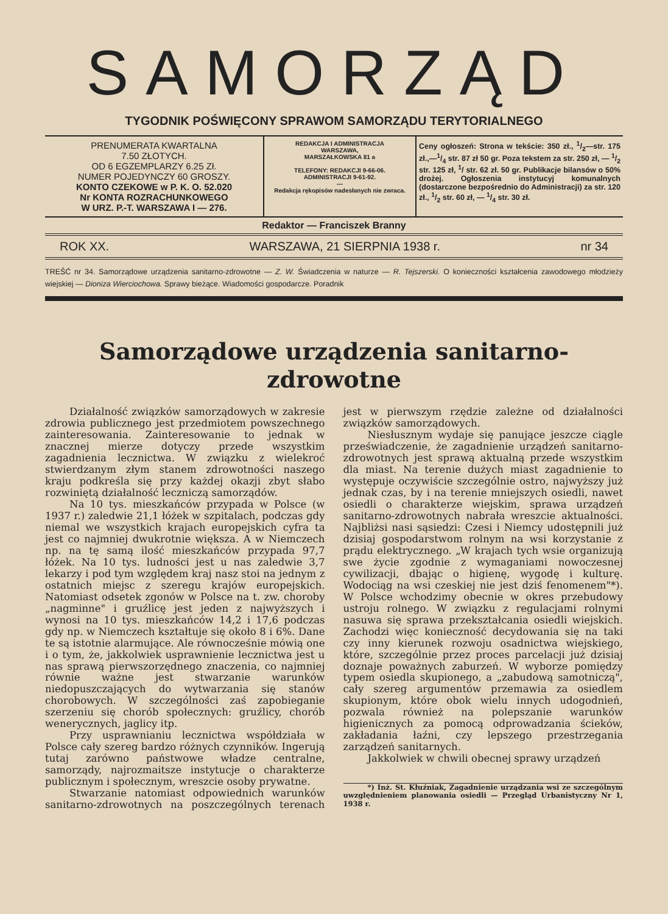SAMORZĄD
TYGODNIK POŚWIĘCONY SPRAWOM SAMORZĄDU TERYTORIALNEGO
PRENUMERATA KWARTALNA
7.50 ZŁOTYCH.
OD 6 EGZEMPLARZY 6.25 Zł.
NUMER POJEDYNCZY 60 GROSZY.
KONTO CZEKOWE w P. K. O. 52.020
Nr KONTA ROZRACHUNKOWEGO
W URZ. P.-T. WARSZAWA I — 276.
REDAKCJA I ADMINISTRACJA
WARSZAWA,
MARSZAŁKOWSKA 81 a
TELEFONY: REDAKCJI 9-66-06.
ADMINISTRACJI 9-61-92.
—
Redakcja rękopisów nadesłanych nie zwraca.
Ceny ogłoszeń: Strona w tekście: 350 zł., 1/2—str. 175 zł.,—1/4 str. 87 zł 50 gr. Poza tekstem za str. 250 zł, — 1/2 str. 125 zł, <sup>1</sup>/ str. 62 zł. 50 gr. Publikacje bilansów o 50% drożej. Ogłoszenia instytucyj komunalnych (dostarczone bezpośrednio do Administracji) za str. 120 zł., 1/2 str. 60 zł, — 1/4 str. 30 zł.
Redaktor — Franciszek Branny
ROK XX. WARSZAWA, 21 SIERPNIA 1938 r. nr 34
TREŚĆ nr 34. Samorządowe urządzenia sanitarno-zdrowotne — Z. W. Świadczenia w naturze — R. Tejszerski. O konieczności kształcenia zawodowego młodzieży wiejskiej — Dioniza Wierciochowa. Sprawy bieżące. Wiadomości gospodarcze. Poradnik
Samorządowe urządzenia sanitarno-
zdrowotne
Działalność związków samorządowych w zakresie zdrowia publicznego jest przedmiotem powszechnego zainteresowania. Zainteresowanie to jednak w znacznej mierze dotyczy przede wszystkim zagadnienia lecznictwa. W związku z wielekroć stwierdzanym złym stanem zdrowotności naszego kraju podkreśla się przy każdej okazji zbyt słabo rozwiniętą działalność leczniczą samorządów.
Na 10 tys. mieszkańców przypada w Polsce (w 1937 r.) zaledwie 21,1 łóżek w szpitalach, podczas gdy niemal we wszystkich krajach europejskich cyfra ta jest co najmniej dwukrotnie większa. A w Niemczech np. na tę samą ilość mieszkańców przypada 97,7 łóżek. Na 10 tys. ludności jest u nas zaledwie 3,7 lekarzy i pod tym względem kraj nasz stoi na jednym z ostatnich miejsc z szeregu krajów europejskich. Natomiast odsetek zgonów w Polsce na t. zw. choroby „nagminne" i gruźlicę jest jeden z najwyższych i wynosi na 10 tys. mieszkańców 14,2 i 17,6 podczas gdy np. w Niemczech kształtuje się około 8 i 6%. Dane te są istotnie alarmujące. Ale równocześnie mówią one i o tym, że, jakkolwiek usprawnienie lecznictwa jest u nas sprawą pierwszorzędnego znaczenia, co najmniej równie ważne jest stwarzanie warunków niedopuszczających do wytwarzania się stanów chorobowych. W szczególności zaś zapobieganie szerzeniu się chorób społecznych: gruźlicy, chorób wenerycznych, jaglicy itp.
Przy usprawnianiu lecznictwa współdziała w Polsce cały szereg bardzo różnych czynników. Ingerują tutaj zarówno państwowe władze centralne, samorządy, najrozmaitsze instytucje o charakterze publicznym i społecznym, wreszcie osoby prywatne.
Stwarzanie natomiast odpowiednich warunków sanitarno-zdrowotnych na poszczególnych terenach jest w pierwszym rzędzie zależne od działalności związków samorządowych.
Niesłusznym wydaje się panujące jeszcze ciągle przeświadczenie, że zagadnienie urządzeń sanitarno-zdrowotnych jest sprawą aktualną przede wszystkim dla miast. Na terenie dużych miast zagadnienie to występuje oczywiście szczególnie ostro, najwyższy już jednak czas, by i na terenie mniejszych osiedli, nawet osiedli o charakterze wiejskim, sprawa urządzeń sanitarno-zdrowotnych nabrała wreszcie aktualności. Najbliżsi nasi sąsiedzi: Czesi i Niemcy udostępnili już dzisiaj gospodarstwom rolnym na wsi korzystanie z prądu elektrycznego. „W krajach tych wsie organizują swe życie zgodnie z wymaganiami nowoczesnej cywilizacji, dbając o higienę, wygodę i kulturę. Wodociąg na wsi czeskiej nie jest dziś fenomenem"*). W Polsce wchodzimy obecnie w okres przebudowy ustroju rolnego. W związku z regulacjami rolnymi nasuwa się sprawa przekształcania osiedli wiejskich. Zachodzi więc konieczność decydowania się na taki czy inny kierunek rozwoju osadnictwa wiejskiego, które, szczególnie przez proces parcelacji już dzisiaj doznaje poważnych zaburzeń. W wyborze pomiędzy typem osiedla skupionego, a „zabudową samotniczą", cały szereg argumentów przemawia za osiedlem skupionym, które obok wielu innych udogodnień, pozwala również na polepszanie warunków higienicznych za pomocą odprowadzania ścieków, zakładania łaźni, czy lepszego przestrzegania zarządzeń sanitarnych.
Jakkolwiek w chwili obecnej sprawy urządzeń
*) Inż. St. Kłuźniak, Zagadnienie urządzania wsi ze szczególnym uwzględnieniem planowania osiedli — Przegląd Urbanistyczny Nr 1, 1938 r.